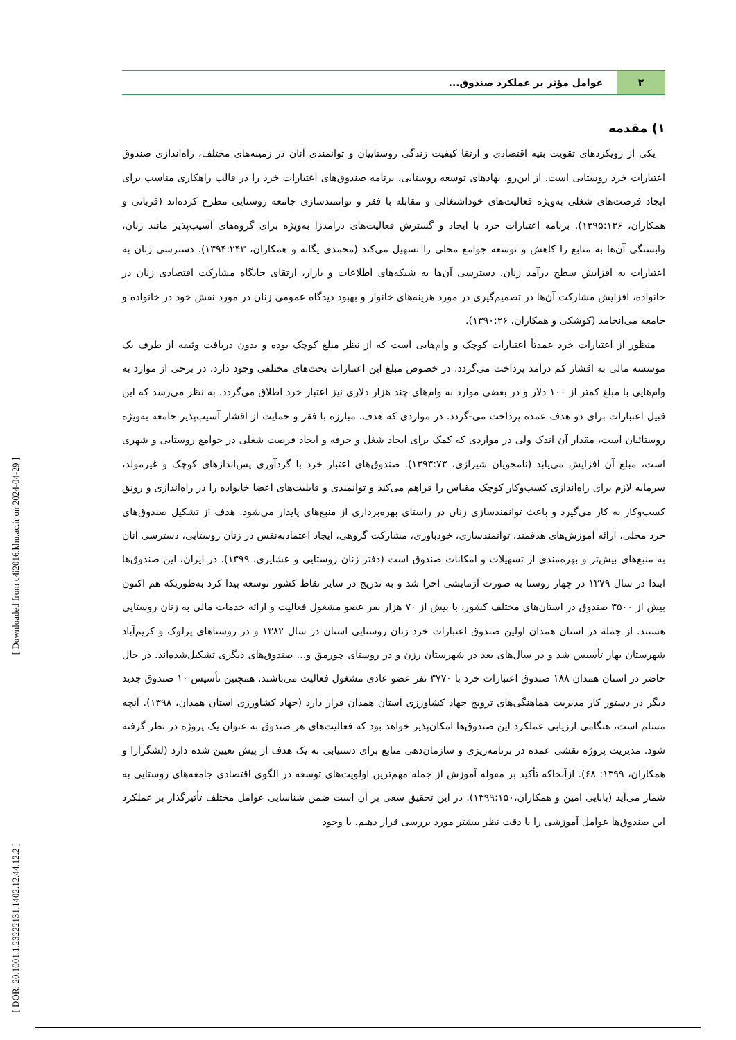[ Downloaded from c4i2016.khu.ac.ir on 2024-04-29 ]
[ DOR: 20.1001.1.23222131.1402.12.44.12.2 ]
۲ عوامل مؤثر بر عملکرد صندوق...
۱) مقدمه
یکی از رویکردهای تقویت بنیه اقتصادی و ارتقا کیفیت زندگی روستاییان و توانمندی آنان در زمینه‌های مختلف، راه‌اندازی صندوق اعتبارات خرد روستایی است. از این‌رو، نهادهای توسعه روستایی، برنامه صندوق‌های اعتبارات خرد را در قالب راهکاری مناسب برای ایجاد فرصت‌های شغلی به‌ویژه فعالیت‌های خوداشتغالی و مقابله با فقر و توانمندسازی جامعه روستایی مطرح کرده‌اند (قربانی و همکاران، ۱۳۹۵:۱۳۶). برنامه اعتبارات خرد با ایجاد و گسترش فعالیت‌های درآمدزا به‌ویژه برای گروه‌های آسیب‌پذیر مانند زنان، وابستگی آن‌ها به منابع را کاهش و توسعه جوامع محلی را تسهیل می‌کند (محمدی یگانه و همکاران، ۱۳۹۴:۲۴۳). دسترسی زنان به اعتبارات به افزایش سطح درآمد زنان، دسترسی آن‌ها به شبکه‌های اطلاعات و بازار، ارتقای جایگاه مشارکت اقتصادی زنان در خانواده، افزایش مشارکت آن‌ها در تصمیم‌گیری در مورد هزینه‌های خانوار و بهبود دیدگاه عمومی زنان در مورد نقش خود در خانواده و جامعه می‌انجامد (کوشکی و همکاران، ۱۳۹۰:۲۶).
منظور از اعتبارات خرد عمدتاً اعتبارات کوچک و وام‌هایی است که از نظر مبلغ کوچک بوده و بدون دریافت وثیقه از طرف یک موسسه مالی به اقشار کم درآمد پرداخت می‌گردد. در خصوص مبلغ این اعتبارات بحث‌های مختلفی وجود دارد. در برخی از موارد به وام‌هایی با مبلغ کمتر از ۱۰۰ دلار و در بعضی موارد به وام‌های چند هزار دلاری نیز اعتبار خرد اطلاق می‌گردد. به نظر می‌رسد که این قبیل اعتبارات برای دو هدف عمده پرداخت می-گردد. در مواردی که هدف، مبارزه با فقر و حمایت از اقشار آسیب‌پذیر جامعه به‌ویژه روستائیان است، مقدار آن اندک ولی در مواردی که کمک برای ایجاد شغل و حرفه و ایجاد فرصت شغلی در جوامع روستایی و شهری است، مبلغ آن افزایش می‌یابد (نامجویان شیرازی، ۱۳۹۳:۷۳). صندوق‌های اعتبار خرد با گردآوری پس‌اندازهای کوچک و غیرمولد، سرمایه لازم برای راه‌اندازی کسب‌وکار کوچک مقیاس را فراهم می‌کند و توانمندی و قابلیت‌های اعضا خانواده را در راه‌اندازی و رونق کسب‌وکار به کار می‌گیرد و باعث توانمندسازی زنان در راستای بهره‌برداری از منبع‌های پایدار می‌شود. هدف از تشکیل صندوق‌های خرد محلی، ارائه آموزش‌های هدفمند، توانمندسازی، خودباوری، مشارکت گروهی، ایجاد اعتمادبه‌نفس در زنان روستایی، دسترسی آنان به منبع‌های بیش‌تر و بهره‌مندی از تسهیلات و امکانات صندوق است (دفتر زنان روستایی و عشایری، ۱۳۹۹). در ایران، این صندوق‌ها ابتدا در سال ۱۳۷۹ در چهار روستا به صورت آزمایشی اجرا شد و به تدریج در سایر نقاط کشور توسعه پیدا کرد به‌طوریکه هم اکنون بیش از ۳۵۰۰ صندوق در استان‌های مختلف کشور، با بیش از ۷۰ هزار نفر عضو مشغول فعالیت و ارائه خدمات مالی به زنان روستایی هستند. از جمله در استان همدان اولین صندوق اعتبارات خرد زنان روستایی استان در سال ۱۳۸۲ و در روستاهای پرلوک و کریم‌آباد شهرستان بهار تأسیس شد و در سال‌های بعد در شهرستان رزن و در روستای چورمق و... صندوق‌های دیگری تشکیل‌شده‌اند. در حال حاضر در استان همدان ۱۸۸ صندوق اعتبارات خرد با ۳۷۷۰ نفر عضو عادی مشغول فعالیت می‌باشند. همچنین تأسیس ۱۰ صندوق جدید دیگر در دستور کار مدیریت هماهنگی‌های ترویج جهاد کشاورزی استان همدان قرار دارد (جهاد کشاورزی استان همدان، ۱۳۹۸). آنچه مسلم است، هنگامی ارزیابی عملکرد این صندوق‌ها امکان‌پذیر خواهد بود که فعالیت‌های هر صندوق به عنوان یک پروژه در نظر گرفته شود. مدیریت پروژه نقشی عمده در برنامه‌ریزی و سازمان‌دهی منابع برای دستیابی به یک هدف از پیش تعیین شده دارد (لشگرآرا و همکاران، ۱۳۹۹: ۶۸). ازآنجاکه تأکید بر مقوله آموزش از جمله مهم‌ترین اولویت‌های توسعه در الگوی اقتصادی جامعه‌های روستایی به شمار می‌آید (بابایی امین و همکاران،۱۳۹۹:۱۵۰). در این تحقیق سعی بر آن است ضمن شناسایی عوامل مختلف تأثیرگذار بر عملکرد این صندوق‌ها عوامل آموزشی را با دقت نظر بیشتر مورد بررسی قرار دهیم. با وجود